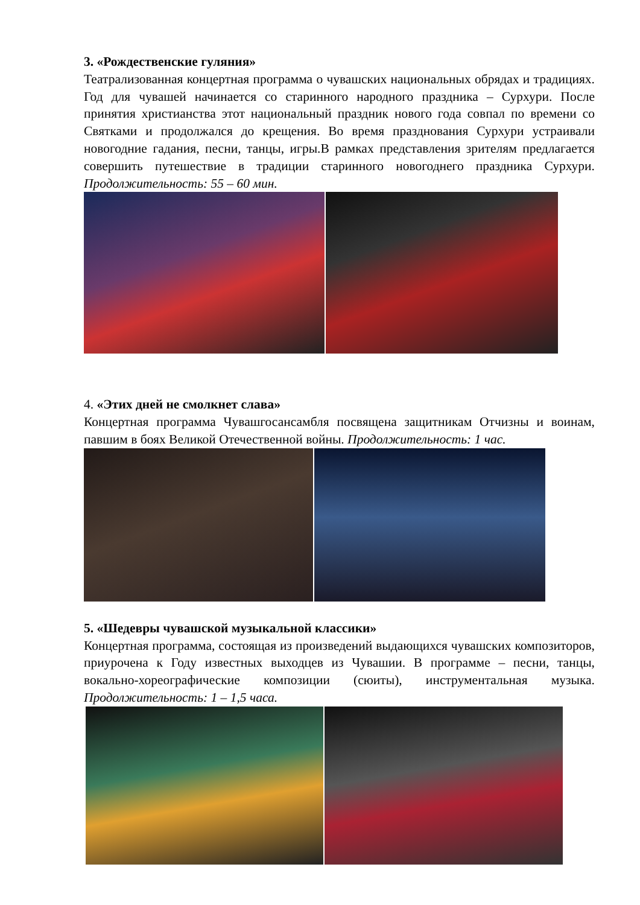3. «Рождественские гуляния»
Театрализованная концертная программа о чувашских национальных обрядах и традициях. Год для чувашей начинается со старинного народного праздника – Сурхури. После принятия христианства этот национальный праздник нового года совпал по времени со Святками и продолжался до крещения. Во время празднования Сурхури устраивали новогодние гадания, песни, танцы, игры.В рамках представления зрителям предлагается совершить путешествие в традиции старинного новогоднего праздника Сурхури. Продолжительность: 55 – 60 мин.
4. «Этих дней не смолкнет слава»
Концертная программа Чувашгосансамбля посвящена защитникам Отчизны и воинам, павшим в боях Великой Отечественной войны. Продолжительность: 1 час.
5. «Шедевры чувашской музыкальной классики»
Концертная программа, состоящая из произведений выдающихся чувашских композиторов, приурочена к Году известных выходцев из Чувашии. В программе – песни, танцы, вокально-хореографические композиции (сюиты), инструментальная музыка. Продолжительность: 1 – 1,5 часа.